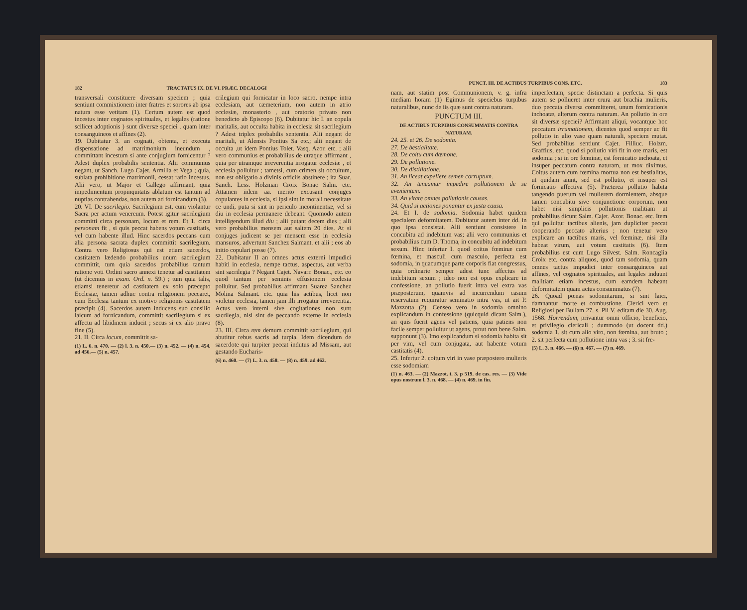182 TRACTATUS IX. DE VI. PRÆC. DECALOGI
transversali constituere diversam speciem ; quia sentiunt commixtionem inter fratres et sorores ab ipsa natura esse vetitam (1). Certum autem est quod incestus inter cognatos spirituales, et legales (ratione scilicet adoptionis ) sunt diversæ speciei . quam inter consanguineos et affines (2).
19. Dubitatur 3. an cognati, obtenta, et executa dispensatione ad matrimonium ineundum , committant incestum si ante conjugium fornicentur ? Adest duplex probabilis sententia. Alii communius negant, ut Sanch. Lugo Cajet. Armilla et Vega ; quia, sublata prohibitione matrimonii, cessat ratio incestus. Alii vero, ut Major et Gallego affirmant, quia impedimentum propinquitatis ablatum est tantum ad nuptias contrahendas, non autem ad fornicandum (3).
20. VI. De sacrilegio. Sacrilegium est, cum violantur Sacra per actum venereum. Potest igitur sacrilegium committi circa personam, locum et rem. Et 1. circa personam fit , si quis peccat habens votum castitatis, vel cum habente illud. Hinc sacerdos peccans cum alia persona sacrata duplex committit sacrilegium. Contra vero Religiosus qui est etiam sacerdos, castitatem lædendo probabilius unum sacrilegium committit, tum quia sacerdos probabilius tantum ratione voti Ordini sacro annexi tenetur ad castitatem (ut dicemus in exam. Ord. n. 59.) ; tum quia talis, etiamsi teneretur ad castitatem ex solo præcepto Ecclesiæ, tamen adhuc contra religionem peccaret, cum Ecclesia tantum ex motivo religionis castitatem præcipit (4). Sacerdos autem inducens suo consilio laicum ad fornicandum, committit sacrilegium si ex affectu ad libidinem inducit ; secus si ex alio pravo fine (5).
21. II. Circa locum, committit sa-
(1) L. 6. n. 470. — (2) l. 3. n. 450.— (3) n. 452. — (4) n. 454. ad 456.— (5) n. 457.
crilegium qui fornicatur in loco sacro, nempe intra ecclesiam, aut cæmeterium, non autem in atrio ecclesiæ, monasterio , aut oratorio privato non benedicto ab Episcopo (6). Dubitatur hic I. an copula maritalis, aut occulta habita in ecclesia sit sacrilegium ? Adest triplex probabilis sententia. Alii negant de maritali, ut Alensis Pontius Sa etc.; alii negant de occulta ,ut idem Pontius Tolet. Vasq. Azor. etc. ; alii vero communius et probabilius de utraque affirmant , quia per utramque irreverentia irrogatur ecclesiæ , et ecclesia polluitur ; tametsi, cum crimen sit occultum, non est obligatio a divinis officiis abstinere ; ita Suar. Sanch. Less. Holzman Croix Bonac Salm. etc. Attamen iidem aa. merito excusant conjuges copulantes in ecclesia, si ipsi sint in morali necessitate ce undi, puta si sint in periculo incontinentiæ, vel si diu in ecclesia permanere debeant. Quomodo autem intelligendum illud diu ; alii putant decem dies ; alii vero probabilius mensem aut saltem 20 dies. At si conjuges judicent se per mensem esse in ecclesia mansuros, advertunt Sanchez Salmant. et alii ; eos ab initio copulari posse (7).
22. Dubitatur II an omnes actus externi impudici habiti in ecclesia, nempe tactus, aspectus, aut verba sint sacrilegia ? Negant Cajet. Navarr. Bonac., etc. eo quod tantum per seminis effusionem ecclesia polluitur. Sed probabilius affirmant Suarez Sanchez Molina Salmant. etc. quia his actibus, licet non violetur ecclesia, tamen jam illi irrogatur irreverentia. Actus vero interni sive cogitationes non sunt sacrilegia, nisi sint de peccando externe in ecclesia (8).
23. III. Circa rem demum committit sacrilegium, qui abutitur rebus sacris ad turpia. Idem dicendum de sacerdote qui turpiter peccat indutus ad Missam, aut gestando Eucharis-
(6) n. 460. — (7) L. 3. n. 458. — (8) n. 459. ad 462.
PUNCT. III. DE ACTIBUS TURPIBUS CONS. ETC. 183
nam, aut statim post Communionem, v. g. infra mediam horam (1) Egimus de speciebus turpibus naturalibus, nunc de iis quæ sunt contra naturam.
PUNCTUM III.
DE ACTIBUS TURPIBUS CONSUMMATIS CONTRA NATURAM.
24. 25. et 26. De sodomia.
27. De bestialitate.
28. De coitu cum dæmone.
29. De pollutione.
30. De distillatione.
31. An liceat expellere semen corruptum.
32. An teneamur impedire pollutionem de se evenientem.
33. An vitare omnes pollutionis causas.
34. Quid si actiones ponantur ex justa causa.
24. Et I. de sodomia. Sodomia habet quidem specialem deformitatem. Dubitatur autem inter dd. in quo ipsa consistat. Alii sentiunt consistere in concubitu ad indebitum vas; alii vero communius et probabilius cum D. Thoma, in concubitu ad indebitum sexum. Hinc infertur I. quod coitus fœminæ cum fœmina, et masculi cum masculo, perfecta est sodomia, in quacumque parte corporis fiat congressus, quia ordinarie semper adest tunc affectus ad indebitum sexum ; ideo non est opus explicare in confessione, an pollutio fuerit intra vel extra vas præposterum, quamvis ad incurrendum casum reservatum requiratur seminatio intra vas, ut ait P. Mazzotta (2). Censeo vero in sodomia omnino explicandum in confessione (quicquid dicant Salm.), an quis fuerit agens vel patiens, quia patiens non facile semper polluitur ut agens, prout non bene Salm. supponunt (3). Imo explicandum si sodomia habita sit per vim, vel cum conjugata, aut habente votum castitatis (4).
25. Infertur 2. coitum viri in vase præpostero mulieris esse sodomiam
(1) n. 463. — (2) Mazzot. t. 3. p 519. de cas. res. — (3) Vide opus nostrum l. 3. n. 468. — (4) n. 469. in fin.
imperfectam, specie distinctam a perfecta. Si quis autem se pollueret inter crura aut brachia mulieris, duo peccata diversa committeret, unum fornicationis inchoatæ, alterum contra naturam. An pollutio in ore sit diversæ speciei? Affirmant aliqui, vocantque hoc peccatum irrumationem, dicentes quod semper ac fit pollutio in alio vase quam naturali, speciem mutat. Sed probabilius sentiunt Cajet. Filliuc. Holzm. Graffius, etc. quod si pollutio viri fit in ore maris, est sodomia ; si in ore fœminæ, est fornicatio inchoata, et insuper peccatum contra naturam, ut mox diximus. Coitus autem cum fœmina mortua non est bestialitas, ut quidam aiunt, sed est pollutio, et insuper est fornicatio affectiva (5). Præterea pollutio habita tangendo puerum vel mulierem dormientem, absque tamen concubitu sive conjunctione corporum, non habet nisi simplicis pollutionis malitiam ut probabilius dicunt Salm. Cajet. Azor. Bonac. etc. Item qui polluitur tactibus alienis, jam dupliciter peccat cooperando peccato alterius ; non tenetur vero explicare an tactibus maris, vel fœminæ, nisi illa habeat virum, aut votum castitatis (6). Item probabilius est cum Lugo Silvest. Salm. Roncaglia Croix etc. contra aliquos, quod tam sodomia, quam omnes tactus impudici inter consanguineos aut affines, vel cognatos spirituales, aut legales induunt malitiam etiam incestus, cum eamdem habeant deformitatem quam actus consummatus (7).
26. Quoad pœnas sodomitarum, si sint laici, damnantur morte et combustione. Clerici vero et Religiosi per Bullam 27. s. Pii V. editam die 30. Aug. 1568. Horrendum, privantur omni officio, beneficio, et privilegio clericali ; dummodo (ut docent dd.) sodomia 1. sit cum alio viro, non fœmina, aut bruto ; 2. sit perfecta cum pollutione intra vas ; 3. sit fre-
(5) L. 3. n. 466. — (6) n. 467. — (7) n. 469.